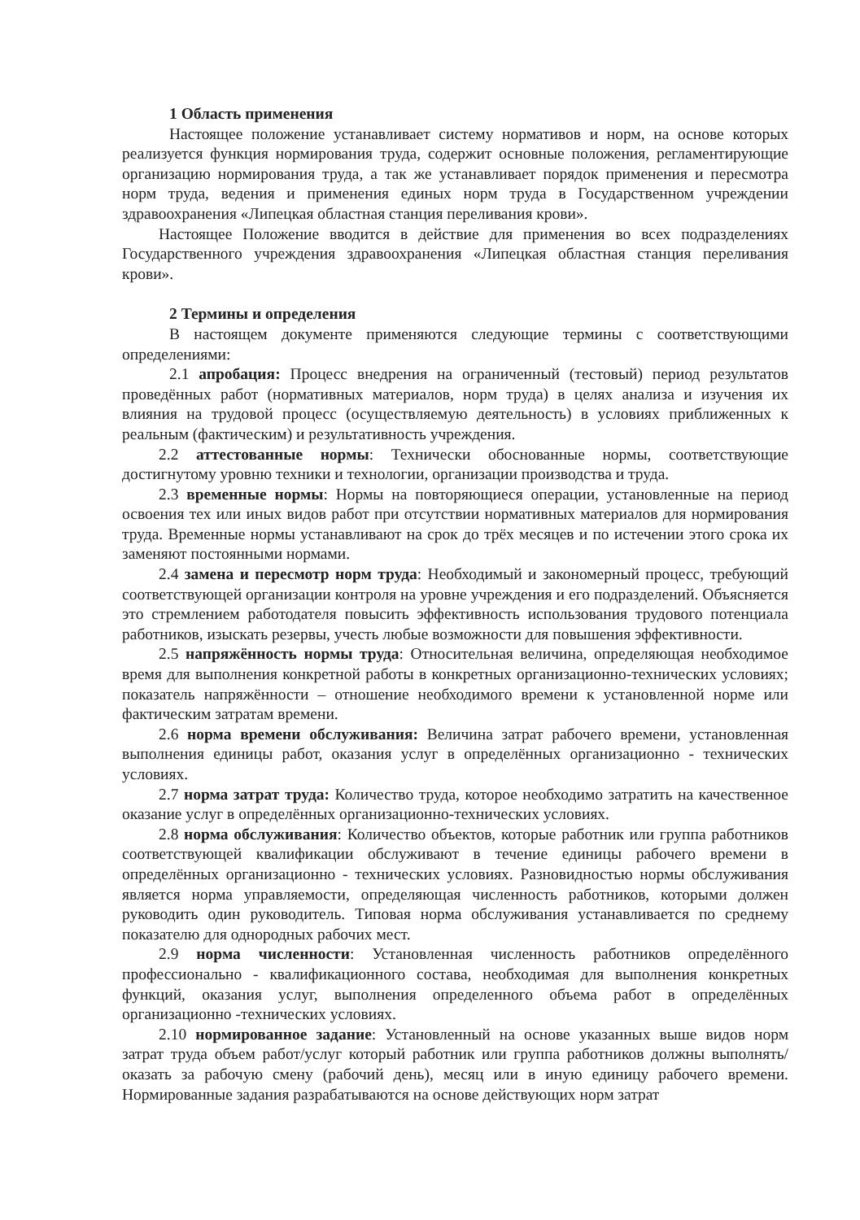1 Область применения
Настоящее положение устанавливает систему нормативов и норм, на основе которых реализуется функция нормирования труда, содержит основные положения, регламентирующие организацию нормирования труда, а так же устанавливает порядок применения и пересмотра норм труда, ведения и применения единых норм труда в Государственном учреждении здравоохранения «Липецкая областная станция переливания крови».
Настоящее Положение вводится в действие для применения во всех подразделениях Государственного учреждения здравоохранения «Липецкая областная станция переливания крови».
2 Термины и определения
В настоящем документе применяются следующие термины с соответствующими определениями:
2.1 апробация: Процесс внедрения на ограниченный (тестовый) период результатов проведённых работ (нормативных материалов, норм труда) в целях анализа и изучения их влияния на трудовой процесс (осуществляемую деятельность) в условиях приближенных к реальным (фактическим) и результативность учреждения.
2.2 аттестованные нормы: Технически обоснованные нормы, соответствующие достигнутому уровню техники и технологии, организации производства и труда.
2.3 временные нормы: Нормы на повторяющиеся операции, установленные на период освоения тех или иных видов работ при отсутствии нормативных материалов для нормирования труда. Временные нормы устанавливают на срок до трёх месяцев и по истечении этого срока их заменяют постоянными нормами.
2.4 замена и пересмотр норм труда: Необходимый и закономерный процесс, требующий соответствующей организации контроля на уровне учреждения и его подразделений. Объясняется это стремлением работодателя повысить эффективность использования трудового потенциала работников, изыскать резервы, учесть любые возможности для повышения эффективности.
2.5 напряжённость нормы труда: Относительная величина, определяющая необходимое время для выполнения конкретной работы в конкретных организационно-технических условиях; показатель напряжённости – отношение необходимого времени к установленной норме или фактическим затратам времени.
2.6 норма времени обслуживания: Величина затрат рабочего времени, установленная выполнения единицы работ, оказания услуг в определённых организационно - технических условиях.
2.7 норма затрат труда: Количество труда, которое необходимо затратить на качественное оказание услуг в определённых организационно-технических условиях.
2.8 норма обслуживания: Количество объектов, которые работник или группа работников соответствующей квалификации обслуживают в течение единицы рабочего времени в определённых организационно - технических условиях. Разновидностью нормы обслуживания является норма управляемости, определяющая численность работников, которыми должен руководить один руководитель. Типовая норма обслуживания устанавливается по среднему показателю для однородных рабочих мест.
2.9 норма численности: Установленная численность работников определённого профессионально - квалификационного состава, необходимая для выполнения конкретных функций, оказания услуг, выполнения определенного объема работ в определённых организационно -технических условиях.
2.10 нормированное задание: Установленный на основе указанных выше видов норм затрат труда объем работ/услуг который работник или группа работников должны выполнять/оказать за рабочую смену (рабочий день), месяц или в иную единицу рабочего времени. Нормированные задания разрабатываются на основе действующих норм затрат